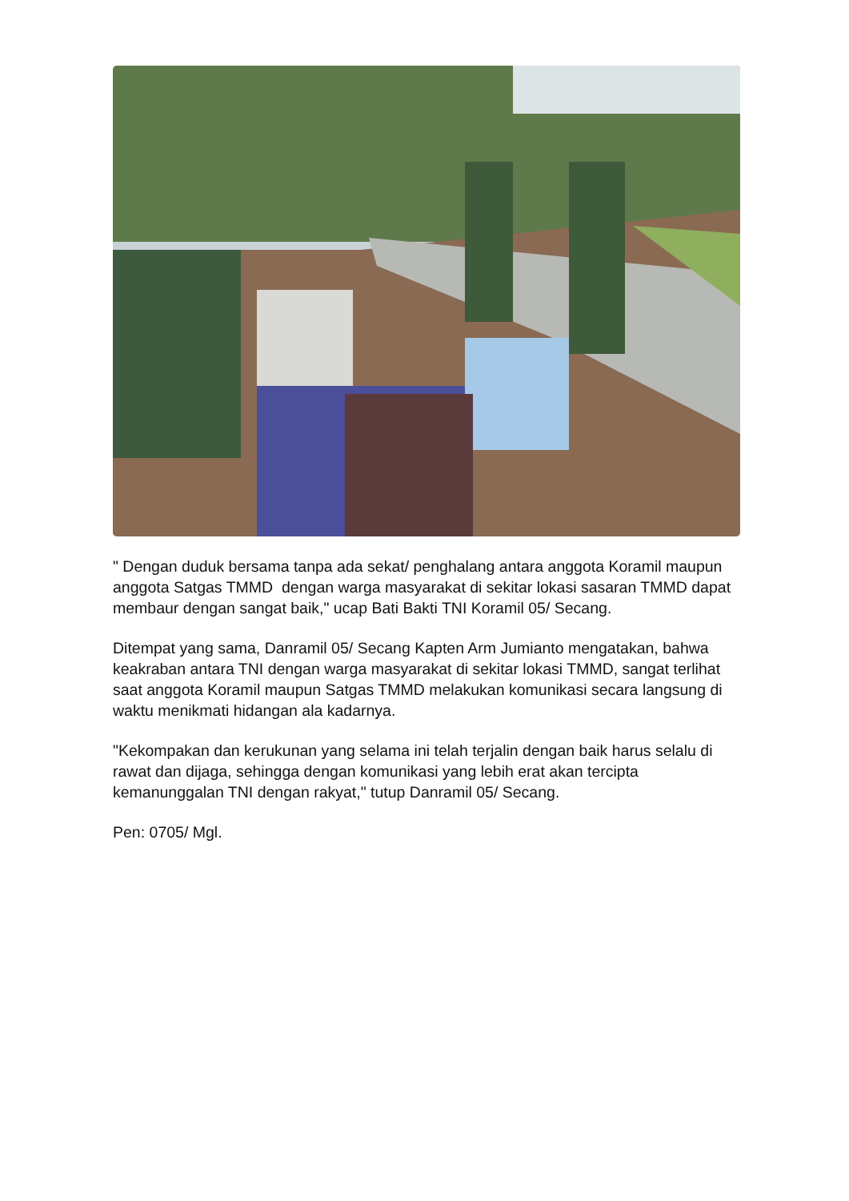" Dengan duduk bersama tanpa ada sekat/ penghalang antara anggota Koramil maupun anggota Satgas TMMD dengan warga masyarakat di sekitar lokasi sasaran TMMD dapat membaur dengan sangat baik," ucap Bati Bakti TNI Koramil 05/ Secang.
Ditempat yang sama, Danramil 05/ Secang Kapten Arm Jumianto mengatakan, bahwa keakraban antara TNI dengan warga masyarakat di sekitar lokasi TMMD, sangat terlihat saat anggota Koramil maupun Satgas TMMD melakukan komunikasi secara langsung di waktu menikmati hidangan ala kadarnya.
"Kekompakan dan kerukunan yang selama ini telah terjalin dengan baik harus selalu di rawat dan dijaga, sehingga dengan komunikasi yang lebih erat akan tercipta kemanunggalan TNI dengan rakyat," tutup Danramil 05/ Secang.
Pen: 0705/ Mgl.